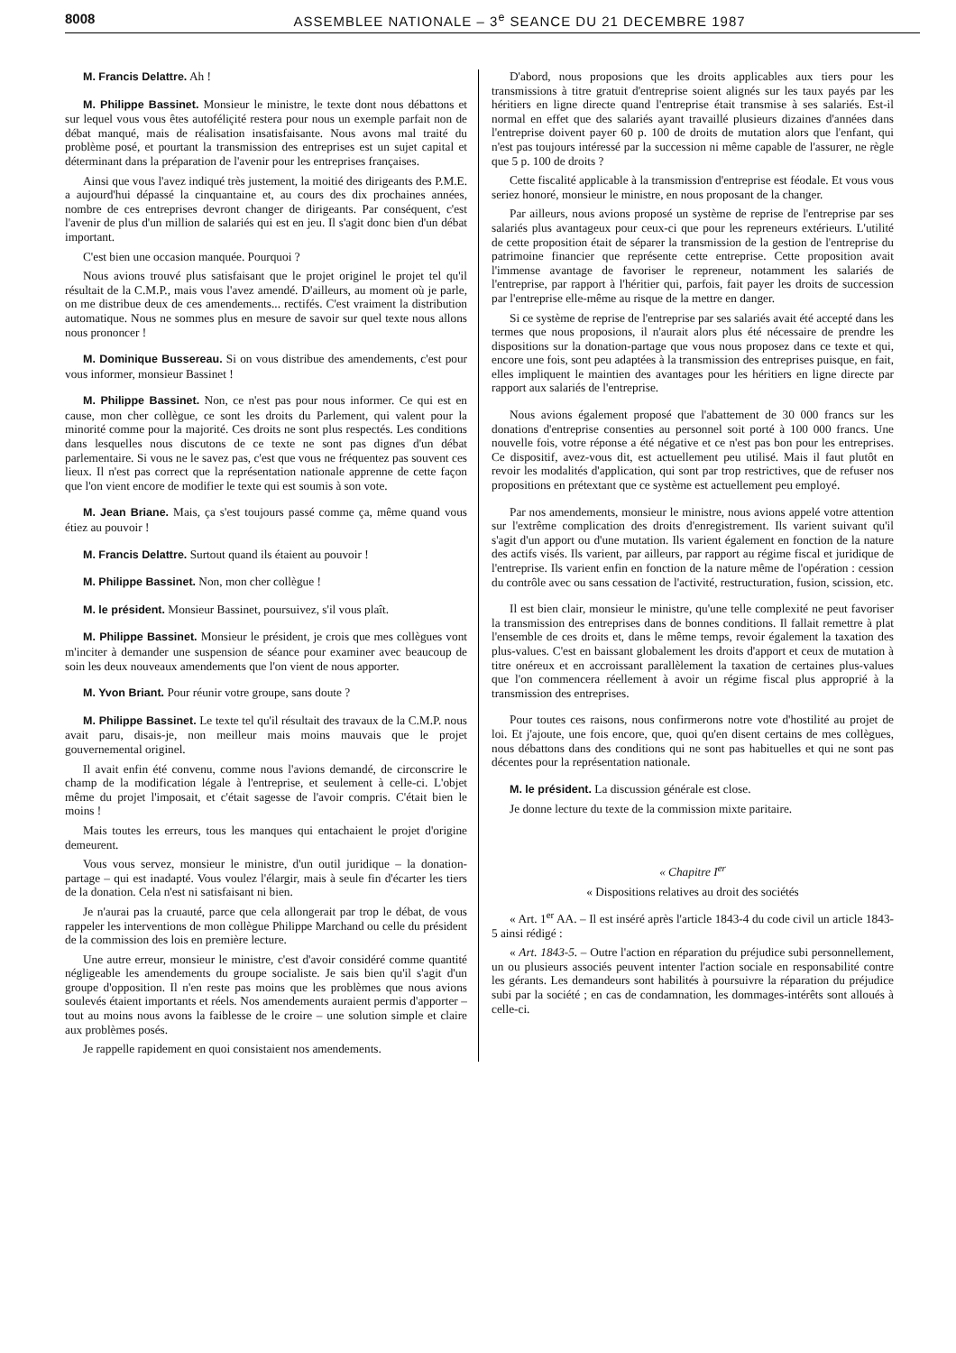8008 ASSEMBLEE NATIONALE – 3<sup>e</sup> SEANCE DU 21 DECEMBRE 1987
M. Francis Delattre. Ah !
M. Philippe Bassinet. Monsieur le ministre, le texte dont nous débattons et sur lequel vous vous êtes autoféliçité restera pour nous un exemple parfait non de débat manqué, mais de réalisation insatisfaisante. Nous avons mal traité du problème posé, et pourtant la transmission des entreprises est un sujet capital et déterminant dans la préparation de l'avenir pour les entreprises françaises.
Ainsi que vous l'avez indiqué très justement, la moitié des dirigeants des P.M.E. a aujourd'hui dépassé la cinquantaine et, au cours des dix prochaines années, nombre de ces entreprises devront changer de dirigeants. Par conséquent, c'est l'avenir de plus d'un million de salariés qui est en jeu. Il s'agit donc bien d'un débat important.
C'est bien une occasion manquée. Pourquoi ?
Nous avions trouvé plus satisfaisant que le projet originel le projet tel qu'il résultait de la C.M.P., mais vous l'avez amendé. D'ailleurs, au moment où je parle, on me distribue deux de ces amendements... rectifés. C'est vraiment la distribution automatique. Nous ne sommes plus en mesure de savoir sur quel texte nous allons nous prononcer !
M. Dominique Bussereau. Si on vous distribue des amendements, c'est pour vous informer, monsieur Bassinet !
M. Philippe Bassinet. Non, ce n'est pas pour nous informer. Ce qui est en cause, mon cher collègue, ce sont les droits du Parlement, qui valent pour la minorité comme pour la majorité. Ces droits ne sont plus respectés. Les conditions dans lesquelles nous discutons de ce texte ne sont pas dignes d'un débat parlementaire. Si vous ne le savez pas, c'est que vous ne fréquentez pas souvent ces lieux. Il n'est pas correct que la représentation nationale apprenne de cette façon que l'on vient encore de modifier le texte qui est soumis à son vote.
M. Jean Briane. Mais, ça s'est toujours passé comme ça, même quand vous étiez au pouvoir !
M. Francis Delattre. Surtout quand ils étaient au pouvoir !
M. Philippe Bassinet. Non, mon cher collègue !
M. le président. Monsieur Bassinet, poursuivez, s'il vous plaît.
M. Philippe Bassinet. Monsieur le président, je crois que mes collègues vont m'inciter à demander une suspension de séance pour examiner avec beaucoup de soin les deux nouveaux amendements que l'on vient de nous apporter.
M. Yvon Briant. Pour réunir votre groupe, sans doute ?
M. Philippe Bassinet. Le texte tel qu'il résultait des travaux de la C.M.P. nous avait paru, disais-je, non meilleur mais moins mauvais que le projet gouvernemental originel.
Il avait enfin été convenu, comme nous l'avions demandé, de circonscrire le champ de la modification légale à l'entreprise, et seulement à celle-ci. L'objet même du projet l'imposait, et c'était sagesse de l'avoir compris. C'était bien le moins !
Mais toutes les erreurs, tous les manques qui entachaient le projet d'origine demeurent.
Vous vous servez, monsieur le ministre, d'un outil juridique – la donation-partage – qui est inadapté. Vous voulez l'élargir, mais à seule fin d'écarter les tiers de la donation. Cela n'est ni satisfaisant ni bien.
Je n'aurai pas la cruauté, parce que cela allongerait par trop le débat, de vous rappeler les interventions de mon collègue Philippe Marchand ou celle du président de la commission des lois en première lecture.
Une autre erreur, monsieur le ministre, c'est d'avoir considéré comme quantité négligeable les amendements du groupe socialiste. Je sais bien qu'il s'agit d'un groupe d'opposition. Il n'en reste pas moins que les problèmes que nous avions soulevés étaient importants et réels. Nos amendements auraient permis d'apporter – tout au moins nous avons la faiblesse de le croire – une solution simple et claire aux problèmes posés.
Je rappelle rapidement en quoi consistaient nos amendements.
D'abord, nous proposions que les droits applicables aux tiers pour les transmissions à titre gratuit d'entreprise soient alignés sur les taux payés par les héritiers en ligne directe quand l'entreprise était transmise à ses salariés. Est-il normal en effet que des salariés ayant travaillé plusieurs dizaines d'années dans l'entreprise doivent payer 60 p. 100 de droits de mutation alors que l'enfant, qui n'est pas toujours intéressé par la succession ni même capable de l'assurer, ne règle que 5 p. 100 de droits ?
Cette fiscalité applicable à la transmission d'entreprise est féodale. Et vous vous seriez honoré, monsieur le ministre, en nous proposant de la changer.
Par ailleurs, nous avions proposé un système de reprise de l'entreprise par ses salariés plus avantageux pour ceux-ci que pour les repreneurs extérieurs. L'utilité de cette proposition était de séparer la transmission de la gestion de l'entreprise du patrimoine financier que représente cette entreprise. Cette proposition avait l'immense avantage de favoriser le repreneur, notamment les salariés de l'entreprise, par rapport à l'héritier qui, parfois, fait payer les droits de succession par l'entreprise elle-même au risque de la mettre en danger.
Si ce système de reprise de l'entreprise par ses salariés avait été accepté dans les termes que nous proposions, il n'aurait alors plus été nécessaire de prendre les dispositions sur la donation-partage que vous nous proposez dans ce texte et qui, encore une fois, sont peu adaptées à la transmission des entreprises puisque, en fait, elles impliquent le maintien des avantages pour les héritiers en ligne directe par rapport aux salariés de l'entreprise.
Nous avions également proposé que l'abattement de 30 000 francs sur les donations d'entreprise consenties au personnel soit porté à 100 000 francs. Une nouvelle fois, votre réponse a été négative et ce n'est pas bon pour les entreprises. Ce dispositif, avez-vous dit, est actuellement peu utilisé. Mais il faut plutôt en revoir les modalités d'application, qui sont par trop restrictives, que de refuser nos propositions en prétextant que ce système est actuellement peu employé.
Par nos amendements, monsieur le ministre, nous avions appelé votre attention sur l'extrême complication des droits d'enregistrement. Ils varient suivant qu'il s'agit d'un apport ou d'une mutation. Ils varient également en fonction de la nature des actifs visés. Ils varient, par ailleurs, par rapport au régime fiscal et juridique de l'entreprise. Ils varient enfin en fonction de la nature même de l'opération : cession du contrôle avec ou sans cessation de l'activité, restructuration, fusion, scission, etc.
Il est bien clair, monsieur le ministre, qu'une telle complexité ne peut favoriser la transmission des entreprises dans de bonnes conditions. Il fallait remettre à plat l'ensemble de ces droits et, dans le même temps, revoir également la taxation des plus-values. C'est en baissant globalement les droits d'apport et ceux de mutation à titre onéreux et en accroissant parallèlement la taxation de certaines plus-values que l'on commencera réellement à avoir un régime fiscal plus approprié à la transmission des entreprises.
Pour toutes ces raisons, nous confirmerons notre vote d'hostilité au projet de loi. Et j'ajoute, une fois encore, que, quoi qu'en disent certains de mes collègues, nous débattons dans des conditions qui ne sont pas habituelles et qui ne sont pas décentes pour la représentation nationale.
M. le président. La discussion générale est close.
Je donne lecture du texte de la commission mixte paritaire.
« Chapitre I<sup>er</sup>
« Dispositions relatives au droit des sociétés
« Art. 1<sup>er</sup> AA. – Il est inséré après l'article 1843-4 du code civil un article 1843-5 ainsi rédigé :
« Art. 1843-5. – Outre l'action en réparation du préjudice subi personnellement, un ou plusieurs associés peuvent intenter l'action sociale en responsabilité contre les gérants. Les demandeurs sont habilités à poursuivre la réparation du préjudice subi par la société ; en cas de condamnation, les dommages-intérêts sont alloués à celle-ci.